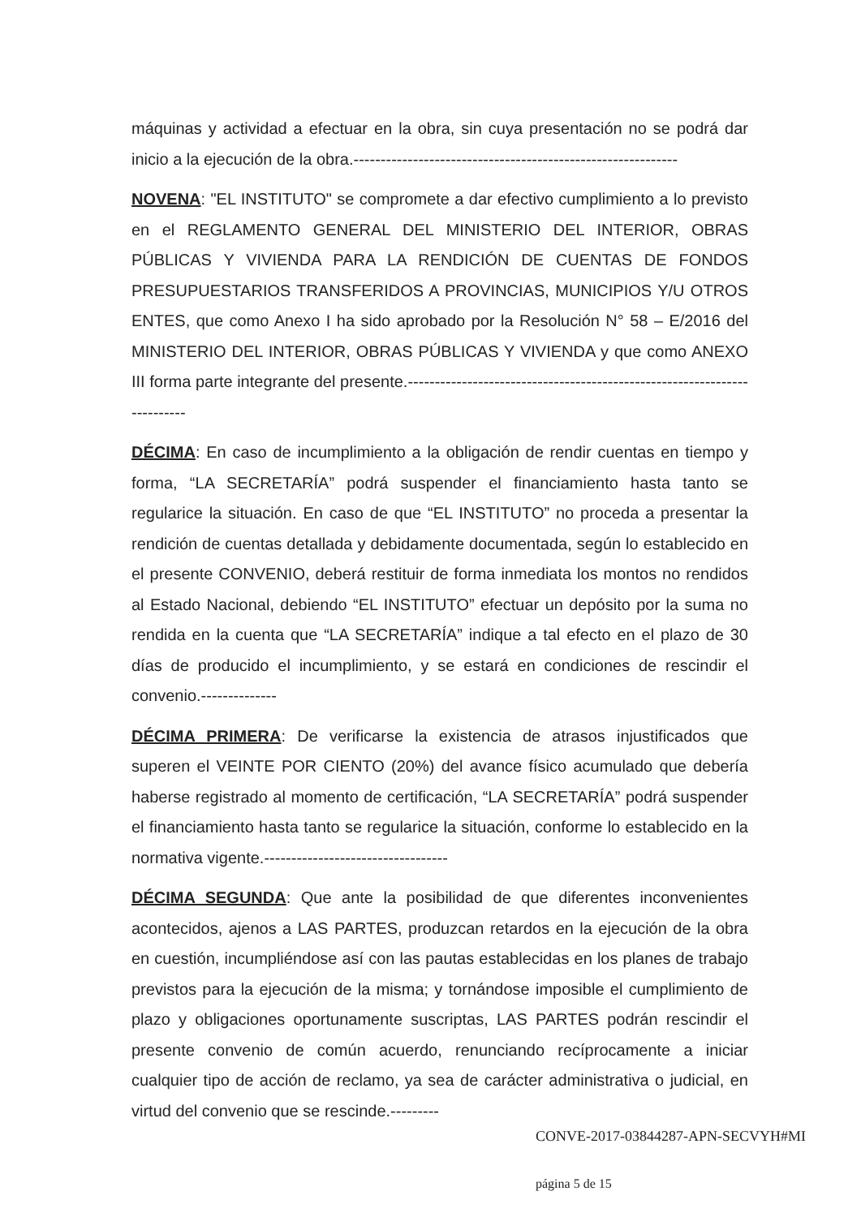máquinas y actividad a efectuar en la obra, sin cuya presentación no se podrá dar inicio a la ejecución de la obra.------------------------------------------------------------
NOVENA: "EL INSTITUTO" se compromete a dar efectivo cumplimiento a lo previsto en el REGLAMENTO GENERAL DEL MINISTERIO DEL INTERIOR, OBRAS PÚBLICAS Y VIVIENDA PARA LA RENDICIÓN DE CUENTAS DE FONDOS PRESUPUESTARIOS TRANSFERIDOS A PROVINCIAS, MUNICIPIOS Y/U OTROS ENTES, que como Anexo I ha sido aprobado por la Resolución N° 58 – E/2016 del MINISTERIO DEL INTERIOR, OBRAS PÚBLICAS Y VIVIENDA y que como ANEXO III forma parte integrante del presente.-------------------------------------------------------------------------
DÉCIMA: En caso de incumplimiento a la obligación de rendir cuentas en tiempo y forma, “LA SECRETARÍA” podrá suspender el financiamiento hasta tanto se regularice la situación. En caso de que “EL INSTITUTO” no proceda a presentar la rendición de cuentas detallada y debidamente documentada, según lo establecido en el presente CONVENIO, deberá restituir de forma inmediata los montos no rendidos al Estado Nacional, debiendo “EL INSTITUTO” efectuar un depósito por la suma no rendida en la cuenta que “LA SECRETARÍA” indique a tal efecto en el plazo de 30 días de producido el incumplimiento, y se estará en condiciones de rescindir el convenio.--------------
DÉCIMA PRIMERA: De verificarse la existencia de atrasos injustificados que superen el VEINTE POR CIENTO (20%) del avance físico acumulado que debería haberse registrado al momento de certificación, “LA SECRETARÍA” podrá suspender el financiamiento hasta tanto se regularice la situación, conforme lo establecido en la normativa vigente.----------------------------------
DÉCIMA SEGUNDA: Que ante la posibilidad de que diferentes inconvenientes acontecidos, ajenos a LAS PARTES, produzcan retardos en la ejecución de la obra en cuestión, incumpliéndose así con las pautas establecidas en los planes de trabajo previstos para la ejecución de la misma; y tornándose imposible el cumplimiento de plazo y obligaciones oportunamente suscriptas, LAS PARTES podrán rescindir el presente convenio de común acuerdo, renunciando recíprocamente a iniciar cualquier tipo de acción de reclamo, ya sea de carácter administrativa o judicial, en virtud del convenio que se rescinde.---------
CONVE-2017-03844287-APN-SECVYH#MI
página 5 de 15